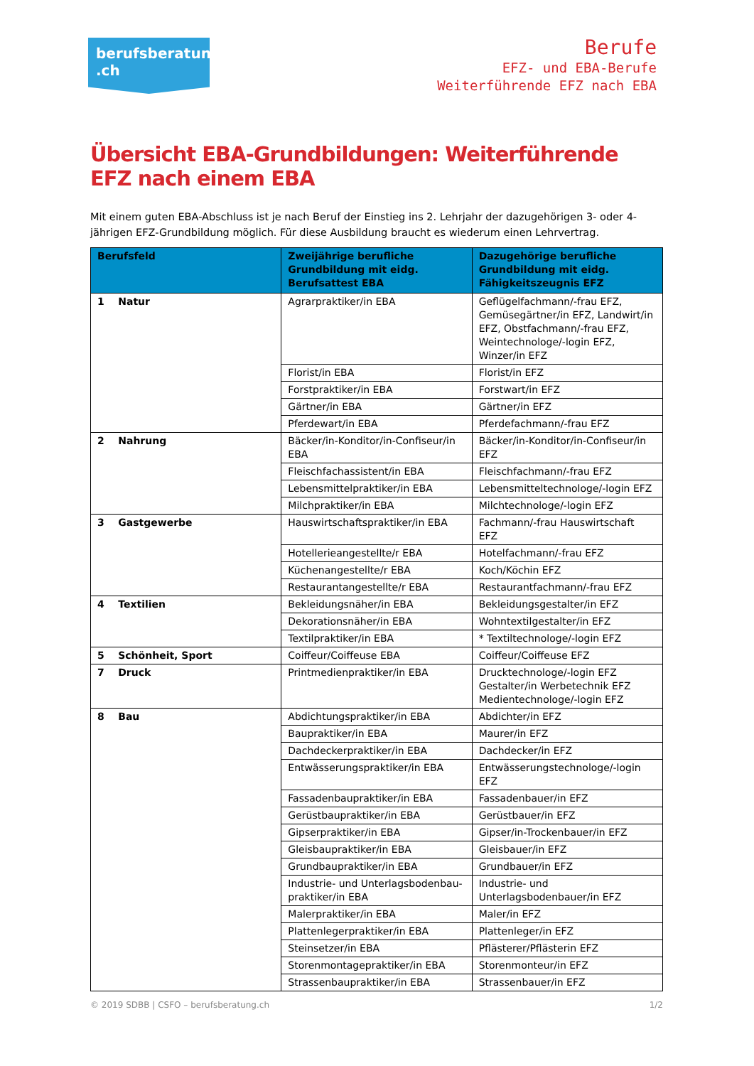berufsberatung
.ch
Berufe
EFZ- und EBA-Berufe
Weiterführende EFZ nach EBA
Übersicht EBA-Grundbildungen: Weiterführende EFZ nach einem EBA
Mit einem guten EBA-Abschluss ist je nach Beruf der Einstieg ins 2. Lehrjahr der dazugehörigen 3- oder 4-jährigen EFZ-Grundbildung möglich. Für diese Ausbildung braucht es wiederum einen Lehrvertrag.
| Berufsfeld | Zweijährige berufliche Grundbildung mit eidg. Berufsattest EBA | Dazugehörige berufliche Grundbildung mit eidg. Fähigkeitszeugnis EFZ |
| --- | --- | --- |
| 1 Natur | Agrarpraktiker/in EBA | Geflügelfachmann/-frau EFZ, Gemüsegärtner/in EFZ, Landwirt/in EFZ, Obstfachmann/-frau EFZ, Weintechnologe/-login EFZ, Winzer/in EFZ |
| | Florist/in EBA | Florist/in EFZ |
| | Forstpraktiker/in EBA | Forstwart/in EFZ |
| | Gärtner/in EBA | Gärtner/in EFZ |
| | Pferdewart/in EBA | Pferdefachmann/-frau EFZ |
| 2 Nahrung | Bäcker/in-Konditor/in-Confiseur/in EBA | Bäcker/in-Konditor/in-Confiseur/in EFZ |
| | Fleischfachassistent/in EBA | Fleischfachmann/-frau EFZ |
| | Lebensmittelpraktiker/in EBA | Lebensmitteltechnologe/-login EFZ |
| | Milchpraktiker/in EBA | Milchtechnologe/-login EFZ |
| 3 Gastgewerbe | Hauswirtschaftspraktiker/in EBA | Fachmann/-frau Hauswirtschaft EFZ |
| | Hotellerieangestellte/r EBA | Hotelfachmann/-frau EFZ |
| | Küchenangestellte/r EBA | Koch/Köchin EFZ |
| | Restaurantangestellte/r EBA | Restaurantfachmann/-frau EFZ |
| 4 Textilien | Bekleidungsnäher/in EBA | Bekleidungsgestalter/in EFZ |
| | Dekorationsnäher/in EBA | Wohntextilgestalter/in EFZ |
| | Textilpraktiker/in EBA | * Textiltechnologe/-login EFZ |
| 5 Schönheit, Sport | Coiffeur/Coiffeuse EBA | Coiffeur/Coiffeuse EFZ |
| 7 Druck | Printmedienpraktiker/in EBA | Drucktechnologe/-login EFZ Gestalter/in Werbetechnik EFZ Medientechnologe/-login EFZ |
| 8 Bau | Abdichtungspraktiker/in EBA | Abdichter/in EFZ |
| | Baupraktiker/in EBA | Maurer/in EFZ |
| | Dachdeckerpraktiker/in EBA | Dachdecker/in EFZ |
| | Entwässerungspraktiker/in EBA | Entwässerungstechnologe/-login EFZ |
| | Fassadenbaupraktiker/in EBA | Fassadenbauer/in EFZ |
| | Gerüstbaupraktiker/in EBA | Gerüstbauer/in EFZ |
| | Gipserpraktiker/in EBA | Gipser/in-Trockenbauer/in EFZ |
| | Gleisbaupraktiker/in EBA | Gleisbauer/in EFZ |
| | Grundbaupraktiker/in EBA | Grundbauer/in EFZ |
| | Industrie- und Unterlagsbodenbau-praktiker/in EBA | Industrie- und Unterlagsbodenbauer/in EFZ |
| | Malerpraktiker/in EBA | Maler/in EFZ |
| | Plattenlegerpraktiker/in EBA | Plattenleger/in EFZ |
| | Steinsetzer/in EBA | Pflästerer/Pflästerin EFZ |
| | Storenmontagepraktiker/in EBA | Storenmonteur/in EFZ |
| | Strassenbaupraktiker/in EBA | Strassenbauer/in EFZ |
© 2019 SDBB | CSFO – berufsberatung.ch 1/2